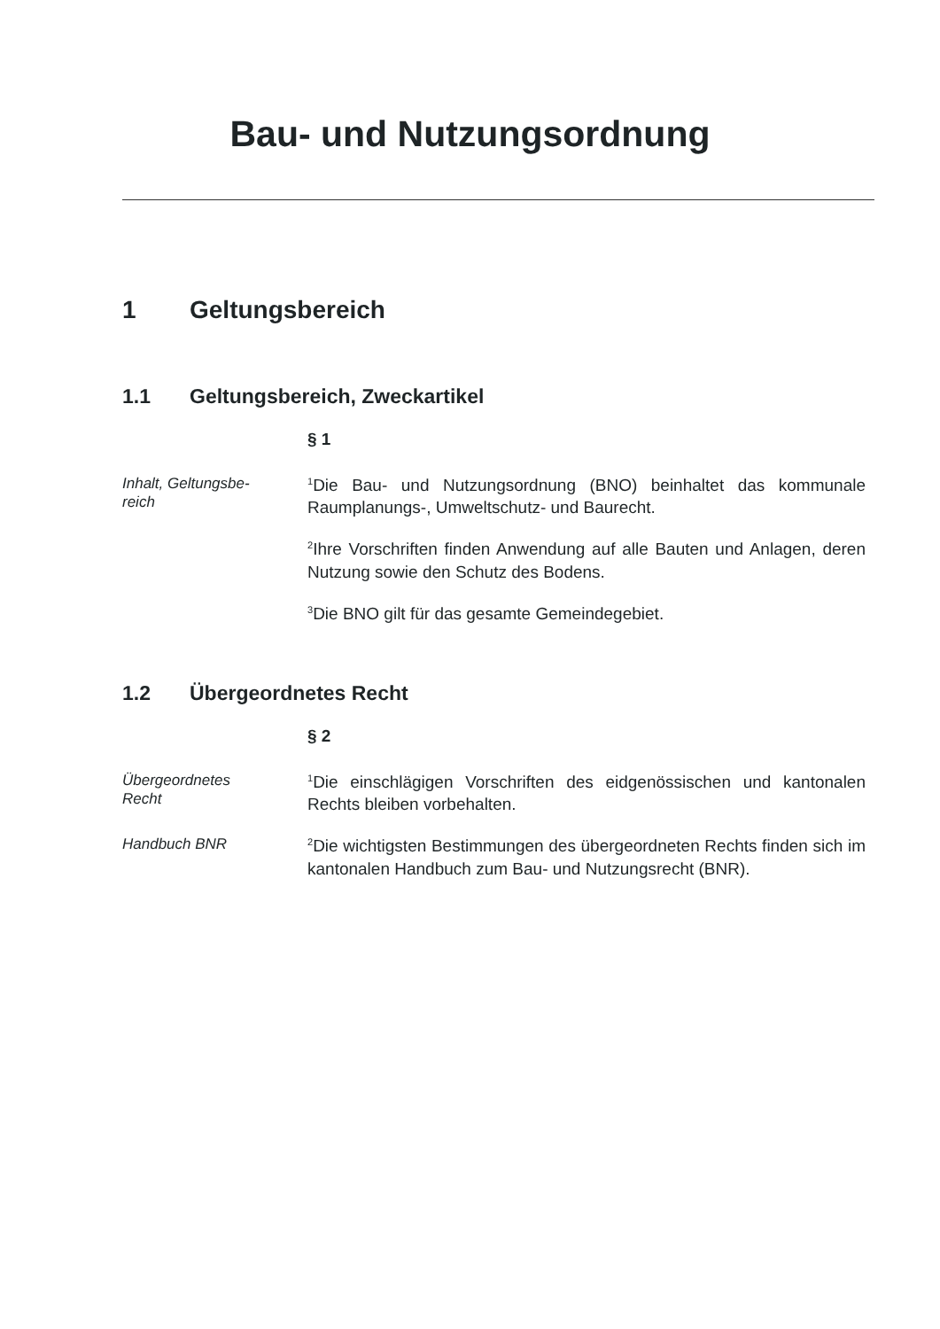Bau- und Nutzungsordnung
1 Geltungsbereich
1.1 Geltungsbereich, Zweckartikel
§ 1
Inhalt, Geltungsbe-
reich
<sup>1</sup> Die Bau- und Nutzungsordnung (BNO) beinhaltet das kommunale Raumplanungs-, Umweltschutz- und Baurecht.
<sup>2</sup> Ihre Vorschriften finden Anwendung auf alle Bauten und Anlagen, deren Nutzung sowie den Schutz des Bodens.
<sup>3</sup> Die BNO gilt für das gesamte Gemeindegebiet.
1.2 Übergeordnetes Recht
§ 2
Übergeordnetes
Recht
<sup>1</sup> Die einschlägigen Vorschriften des eidgenössischen und kantonalen Rechts bleiben vorbehalten.
Handbuch BNR
<sup>2</sup> Die wichtigsten Bestimmungen des übergeordneten Rechts finden sich im kantonalen Handbuch zum Bau- und Nutzungsrecht (BNR).